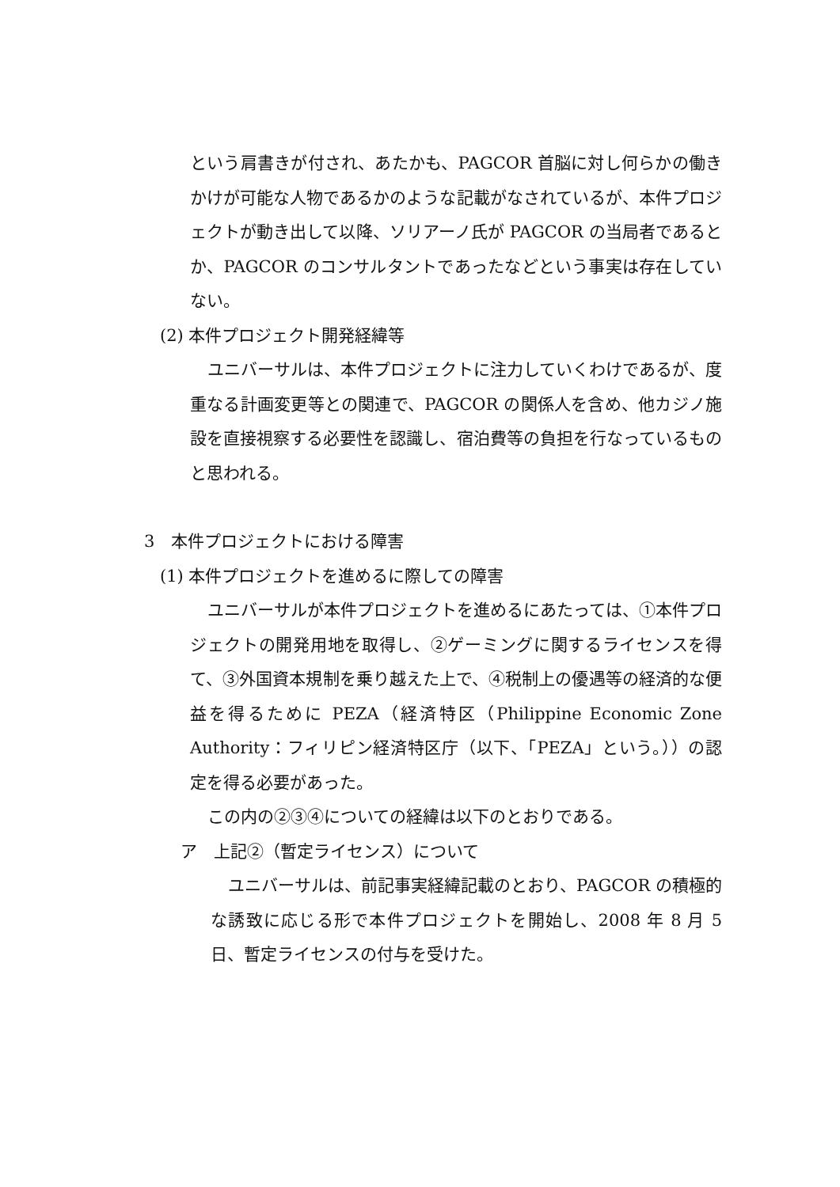という肩書きが付され、あたかも、PAGCOR 首脳に対し何らかの働きかけが可能な人物であるかのような記載がなされているが、本件プロジェクトが動き出して以降、ソリアーノ氏が PAGCOR の当局者であるとか、PAGCOR のコンサルタントであったなどという事実は存在していない。
(2) 本件プロジェクト開発経緯等
ユニバーサルは、本件プロジェクトに注力していくわけであるが、度重なる計画変更等との関連で、PAGCOR の関係人を含め、他カジノ施設を直接視察する必要性を認識し、宿泊費等の負担を行なっているものと思われる。
3　本件プロジェクトにおける障害
(1) 本件プロジェクトを進めるに際しての障害
ユニバーサルが本件プロジェクトを進めるにあたっては、①本件プロジェクトの開発用地を取得し、②ゲーミングに関するライセンスを得て、③外国資本規制を乗り越えた上で、④税制上の優遇等の経済的な便益を得るために PEZA（経済特区（Philippine Economic Zone Authority：フィリピン経済特区庁（以下、「PEZA」という。））の認定を得る必要があった。
この内の②③④についての経緯は以下のとおりである。
ア　上記②（暫定ライセンス）について
ユニバーサルは、前記事実経緯記載のとおり、PAGCOR の積極的な誘致に応じる形で本件プロジェクトを開始し、2008 年 8 月 5 日、暫定ライセンスの付与を受けた。